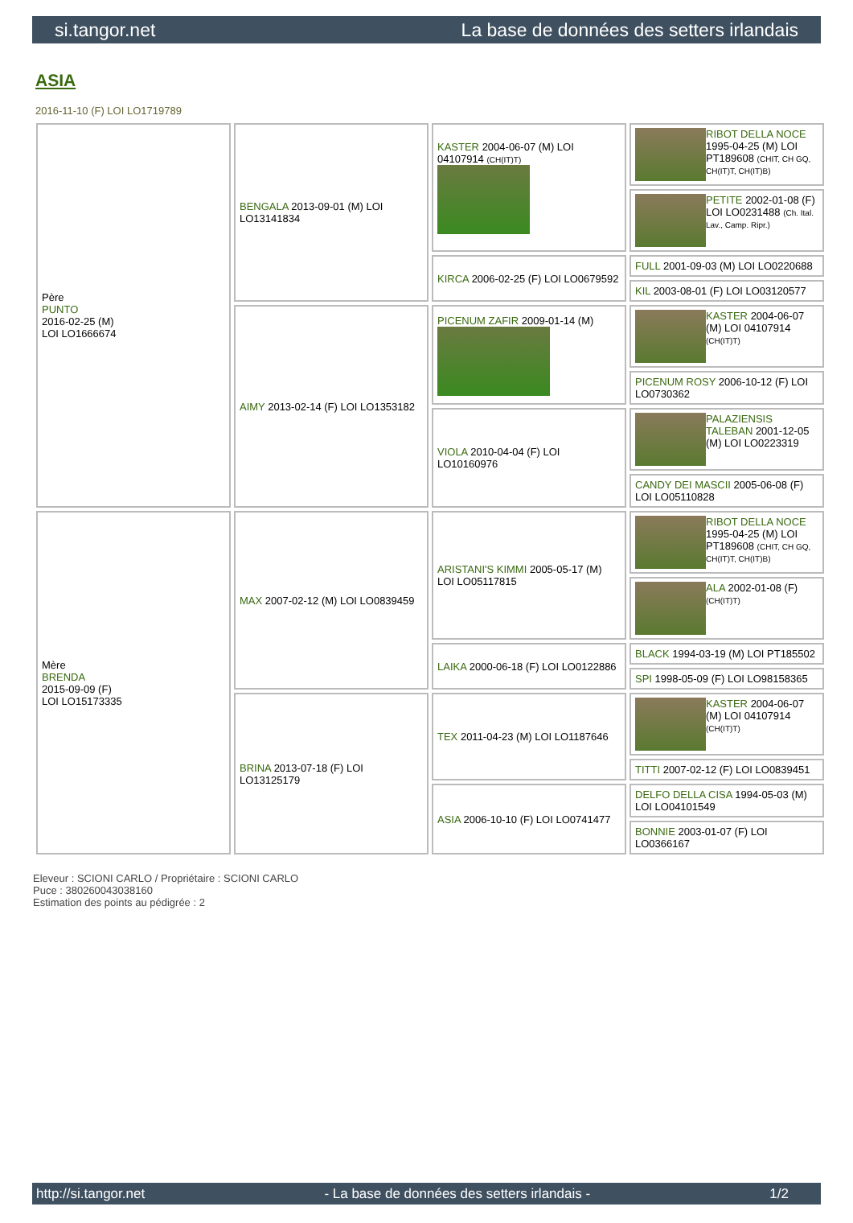si.tangor.net La base de données des setters irlandais
ASIA
2016-11-10 (F) LOI LO1719789
| Père PUNTO 2016-02-25 (M) LOI LO1666674 | BENGALA 2013-09-01 (M) LOI LO13141834 | KASTER 2004-06-07 (M) LOI 04107914 (CH(IT)T) | RIBOT DELLA NOCE 1995-04-25 (M) LOI PT189608 (CHIT, CH GQ, CH(IT)T, CH(IT)B) |
| | | | PETITE 2002-01-08 (F) LOI LO0231488 (Ch. Ital. Lav., Camp. Ripr.) |
| | | KIRCA 2006-02-25 (F) LOI LO0679592 | FULL 2001-09-03 (M) LOI LO0220688 |
| | | | KIL 2003-08-01 (F) LOI LO03120577 |
| | AIMY 2013-02-14 (F) LOI LO1353182 | PICENUM ZAFIR 2009-01-14 (M) | KASTER 2004-06-07 (M) LOI 04107914 (CH(IT)T) |
| | | | PICENUM ROSY 2006-10-12 (F) LOI LO0730362 |
| | | VIOLA 2010-04-04 (F) LOI LO10160976 | PALAZIENSIS TALEBAN 2001-12-05 (M) LOI LO0223319 |
| | | | CANDY DEI MASCII 2005-06-08 (F) LOI LO05110828 |
| Mère BRENDA 2015-09-09 (F) LOI LO15173335 | MAX 2007-02-12 (M) LOI LO0839459 | ARISTANI'S KIMMI 2005-05-17 (M) LOI LO05117815 | RIBOT DELLA NOCE 1995-04-25 (M) LOI PT189608 (CHIT, CH GQ, CH(IT)T, CH(IT)B) |
| | | | ALA 2002-01-08 (F) (CH(IT)T) |
| | | LAIKA 2000-06-18 (F) LOI LO0122886 | BLACK 1994-03-19 (M) LOI PT185502 |
| | | | SPI 1998-05-09 (F) LOI LO98158365 |
| | BRINA 2013-07-18 (F) LOI LO13125179 | TEX 2011-04-23 (M) LOI LO1187646 | KASTER 2004-06-07 (M) LOI 04107914 (CH(IT)T) |
| | | | TITTI 2007-02-12 (F) LOI LO0839451 |
| | | ASIA 2006-10-10 (F) LOI LO0741477 | DELFO DELLA CISA 1994-05-03 (M) LOI LO04101549 |
| | | | BONNIE 2003-01-07 (F) LOI LO0366167 |
Eleveur : SCIONI CARLO / Propriétaire : SCIONI CARLO
Puce : 380260043038160
Estimation des points au pédigrée : 2
http://si.tangor.net - La base de données des setters irlandais - 1/2